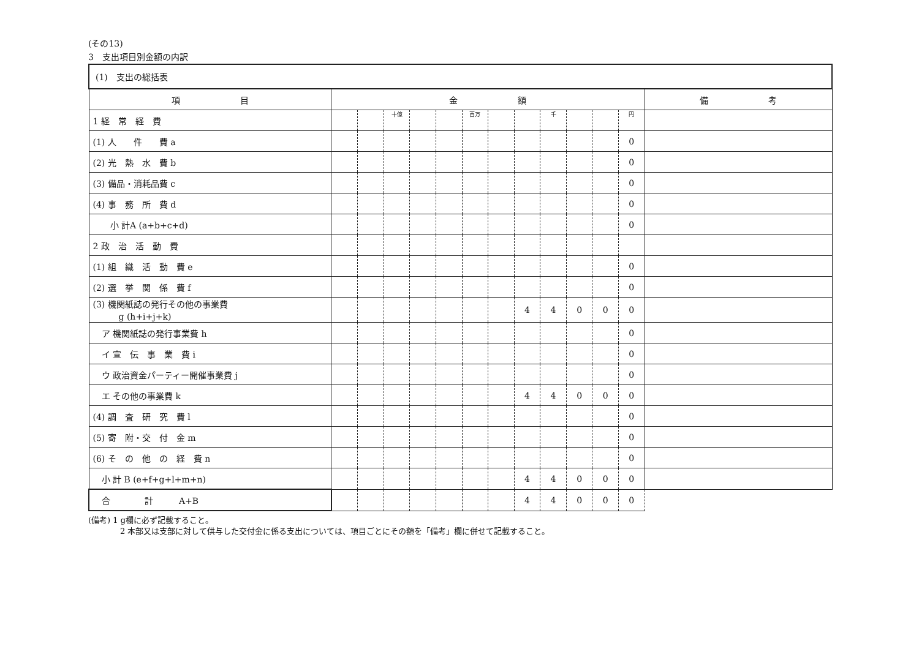(その13)
3　支出項目別金額の内訳
| (1) 支出の総括表 | | | | | | | | | | | | | |
| 項 目 | 金 額 | | | | | | | | | | | | 備 考 |
| 1 経 常 経 費 | | | 十億 | | | 百万 | | | 千 | | | 円 | |
| (1) 人 件 費 a | | | | | | | | | | | | 0 | |
| (2) 光 熱 水 費 b | | | | | | | | | | | | 0 | |
| (3) 備品・消耗品費 c | | | | | | | | | | | | 0 | |
| (4) 事 務 所 費 d | | | | | | | | | | | | 0 | |
| 小 計A (a+b+c+d) | | | | | | | | | | | | 0 | |
| 2 政 治 活 動 費 | | | | | | | | | | | | | |
| (1) 組 織 活 動 費 e | | | | | | | | | | | | 0 | |
| (2) 選 挙 関 係 費 f | | | | | | | | | | | | 0 | |
| (3) 機関紙誌の発行その他の事業費 g (h+i+j+k) | | | | | | | | 4 | 4 | 0 | 0 | 0 | |
| ア 機関紙誌の発行事業費 h | | | | | | | | | | | | 0 | |
| イ 宣 伝 事 業 費 i | | | | | | | | | | | | 0 | |
| ウ 政治資金パーティー開催事業費 j | | | | | | | | | | | | 0 | |
| エ その他の事業費 k | | | | | | | | 4 | 4 | 0 | 0 | 0 | |
| (4) 調 査 研 究 費 l | | | | | | | | | | | | 0 | |
| (5) 寄 附・交 付 金 m | | | | | | | | | | | | 0 | |
| (6) そ の 他 の 経 費 n | | | | | | | | | | | | 0 | |
| 小 計 B (e+f+g+l+m+n) | | | | | | | | 4 | 4 | 0 | 0 | 0 | |
| 合 計 A+B | | | | | | | | 4 | 4 | 0 | 0 | 0 | |
(備考) 1 g欄に必ず記載すること。
　　　　2 本部又は支部に対して供与した交付金に係る支出については、項目ごとにその額を「備考」欄に併せて記載すること。